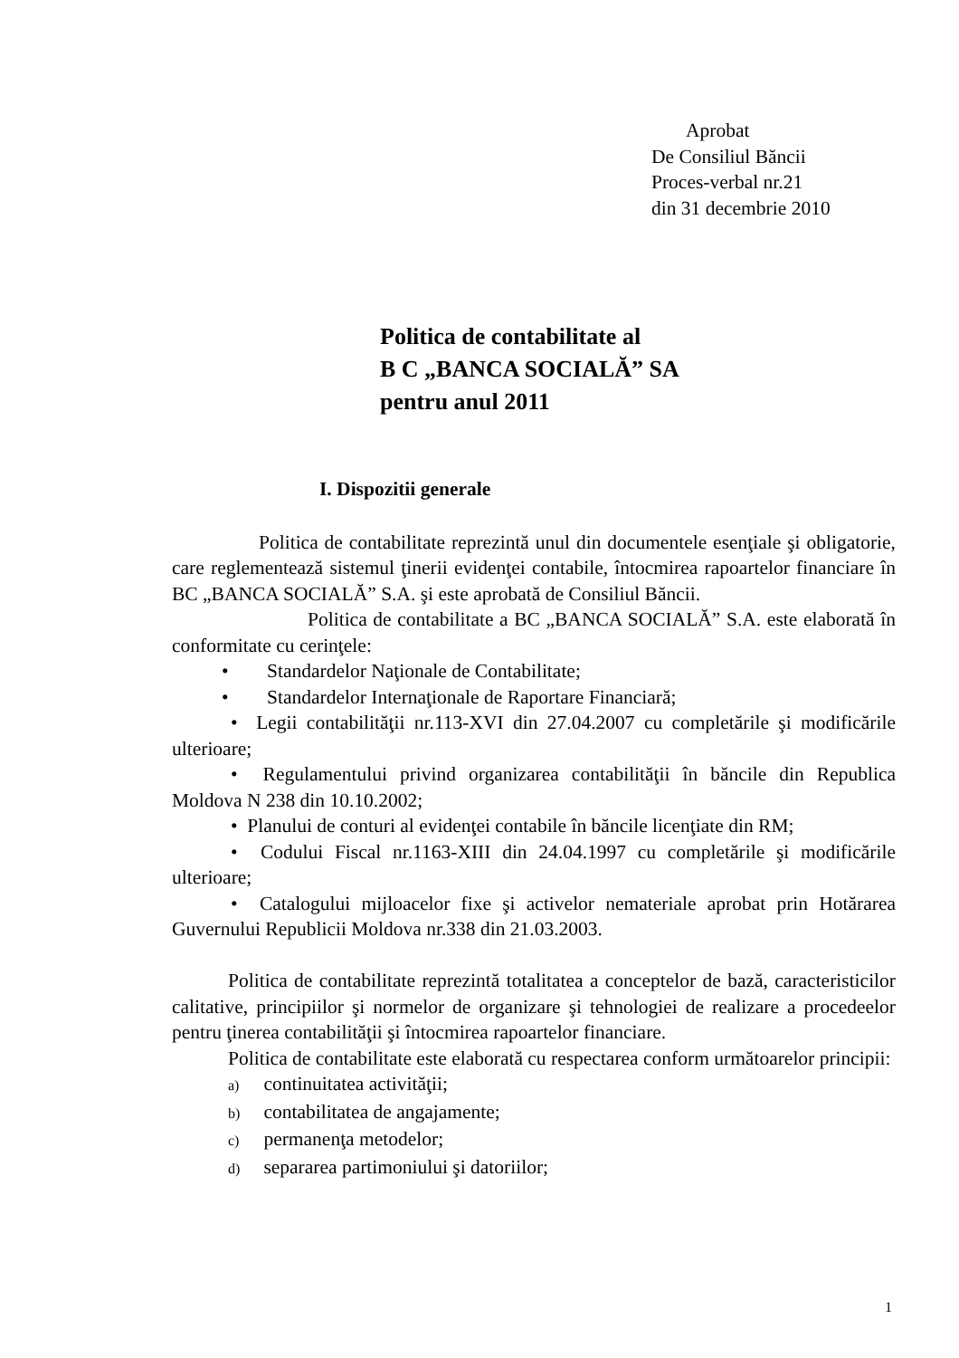Aprobat
De Consiliul Băncii
Proces-verbal nr.21
din 31 decembrie 2010
Politica de contabilitate al
B C „BANCA SOCIALĂ” SA
pentru anul 2011
I. Dispozitii generale
Politica de contabilitate reprezintă unul din documentele esenţiale şi obligatorie, care reglementează sistemul ţinerii evidenţei contabile, întocmirea rapoartelor financiare în BC „BANCA SOCIALĂ” S.A. şi este aprobată de Consiliul Băncii.
Politica de contabilitate a BC „BANCA SOCIALĂ” S.A. este elaborată în conformitate cu cerinţele:
• Standardelor Naţionale de Contabilitate;
• Standardelor Internaţionale de Raportare Financiară;
• Legii contabilităţii nr.113-XVI din 27.04.2007 cu completările şi modificările ulterioare;
• Regulamentului privind organizarea contabilităţii în băncile din Republica Moldova N 238 din 10.10.2002;
• Planului de conturi al evidenţei contabile în băncile licenţiate din RM;
• Codului Fiscal nr.1163-XIII din 24.04.1997 cu completările şi modificările ulterioare;
• Catalogului mijloacelor fixe şi activelor nemateriale aprobat prin Hotărarea Guvernului Republicii Moldova nr.338 din 21.03.2003.
Politica de contabilitate reprezintă totalitatea a conceptelor de bază, caracteristicilor calitative, principiilor şi normelor de organizare şi tehnologiei de realizare a procedeelor pentru ţinerea contabilităţii şi întocmirea rapoartelor financiare.
Politica de contabilitate este elaborată cu respectarea conform următoarelor principii:
a) continuitatea activităţii;
b) contabilitatea de angajamente;
c) permanenţa metodelor;
d) separarea partimoniului şi datoriilor;
1